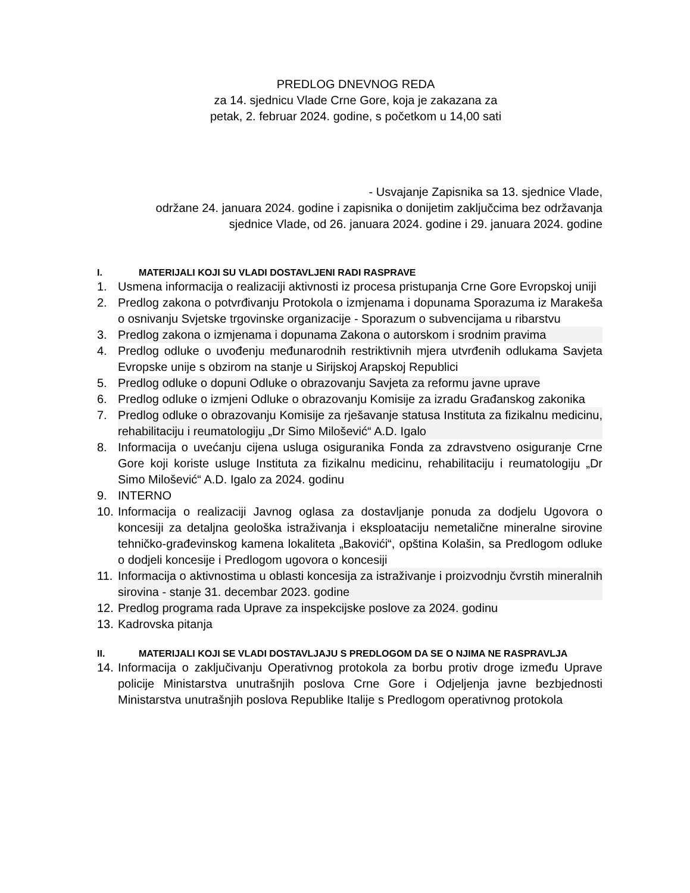PREDLOG DNEVNOG REDA
za 14. sjednicu Vlade Crne Gore, koja je zakazana za
petak, 2. februar 2024. godine, s početkom u 14,00 sati
- Usvajanje Zapisnika sa 13. sjednice Vlade,
održane 24. januara 2024. godine i zapisnika o donijetim zaključcima bez održavanja
sjednice Vlade, od 26. januara 2024. godine i 29. januara 2024. godine
I. MATERIJALI KOJI SU VLADI DOSTAVLJENI RADI RASPRAVE
1. Usmena informacija o realizaciji aktivnosti iz procesa pristupanja Crne Gore Evropskoj uniji
2. Predlog zakona o potvrđivanju Protokola o izmjenama i dopunama Sporazuma iz Marakeša o osnivanju Svjetske trgovinske organizacije - Sporazum o subvencijama u ribarstvu
3. Predlog zakona o izmjenama i dopunama Zakona o autorskom i srodnim pravima
4. Predlog odluke o uvođenju međunarodnih restriktivnih mjera utvrđenih odlukama Savjeta Evropske unije s obzirom na stanje u Sirijskoj Arapskoj Republici
5. Predlog odluke o dopuni Odluke o obrazovanju Savjeta za reformu javne uprave
6. Predlog odluke o izmjeni Odluke o obrazovanju Komisije za izradu Građanskog zakonika
7. Predlog odluke o obrazovanju Komisije za rješavanje statusa Instituta za fizikalnu medicinu, rehabilitaciju i reumatologiju „Dr Simo Milošević“ A.D. Igalo
8. Informacija o uvećanju cijena usluga osiguranika Fonda za zdravstveno osiguranje Crne Gore koji koriste usluge Instituta za fizikalnu medicinu, rehabilitaciju i reumatologiju „Dr Simo Milošević“ A.D. Igalo za 2024. godinu
9. INTERNO
10. Informacija o realizaciji Javnog oglasa za dostavljanje ponuda za dodjelu Ugovora o koncesiji za detaljna geološka istraživanja i eksploataciju nemetalične mineralne sirovine tehničko-građevinskog kamena lokaliteta „Bakovići“, opština Kolašin, sa Predlogom odluke o dodjeli koncesije i Predlogom ugovora o koncesiji
11. Informacija o aktivnostima u oblasti koncesija za istraživanje i proizvodnju čvrstih mineralnih sirovina - stanje 31. decembar 2023. godine
12. Predlog programa rada Uprave za inspekcijske poslove za 2024. godinu
13. Kadrovska pitanja
II. MATERIJALI KOJI SE VLADI DOSTAVLJAJU S PREDLOGOM DA SE O NJIMA NE RASPRAVLJA
14. Informacija o zaključivanju Operativnog protokola za borbu protiv droge između Uprave policije Ministarstva unutrašnjih poslova Crne Gore i Odjeljenja javne bezbjednosti Ministarstva unutrašnjih poslova Republike Italije s Predlogom operativnog protokola